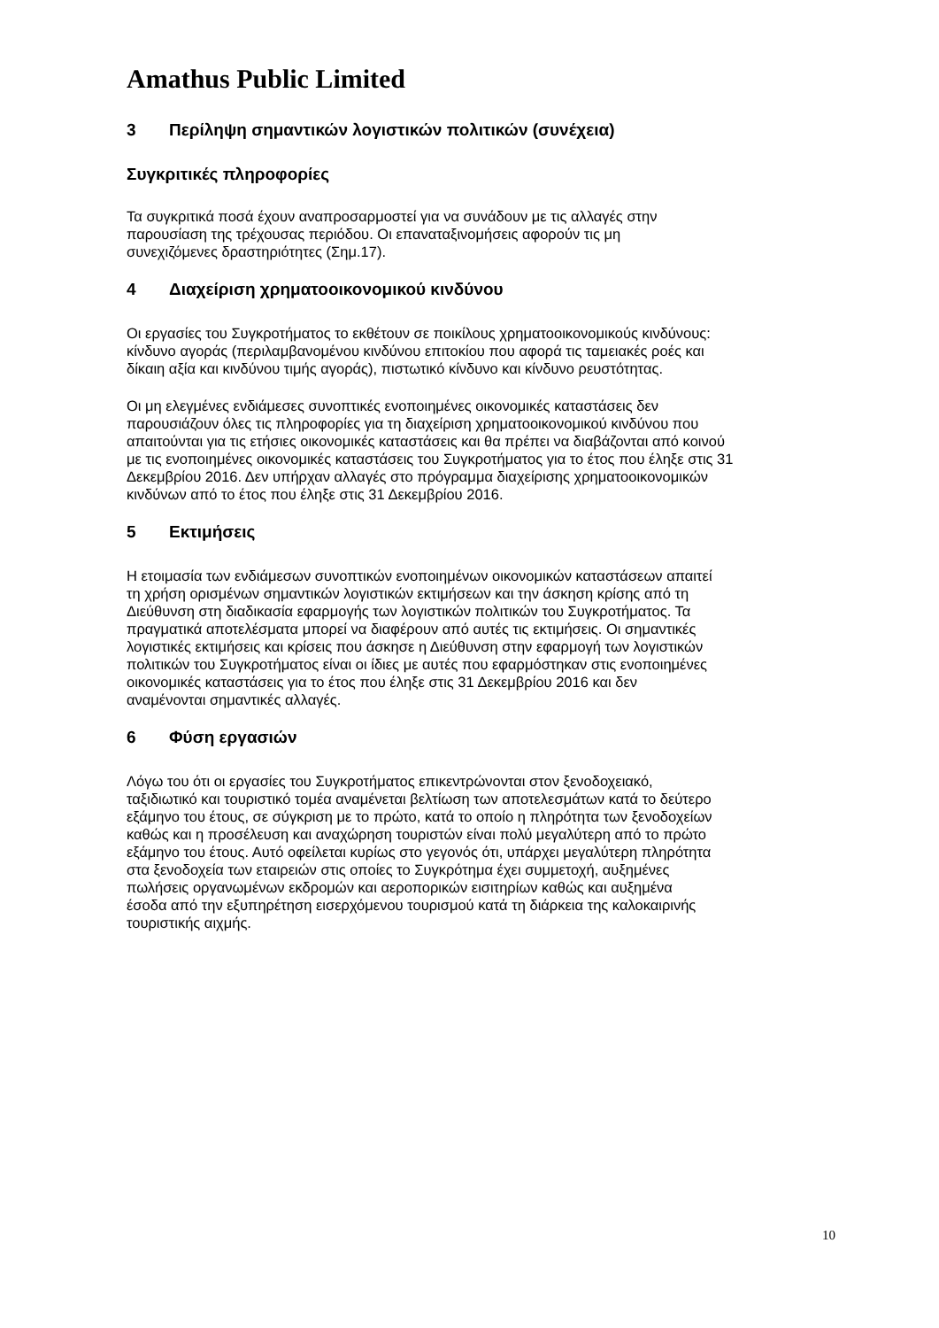Amathus Public Limited
3 Περίληψη σημαντικών λογιστικών πολιτικών (συνέχεια)
Συγκριτικές πληροφορίες
Τα συγκριτικά ποσά έχουν αναπροσαρμοστεί για να συνάδουν με τις αλλαγές στην
παρουσίαση της τρέχουσας περιόδου. Οι επαναταξινομήσεις αφορούν τις μη
συνεχιζόμενες δραστηριότητες (Σημ.17).
4 Διαχείριση χρηματοοικονομικού κινδύνου
Οι εργασίες του Συγκροτήματος το εκθέτουν σε ποικίλους χρηματοοικονομικούς κινδύνους:
κίνδυνο αγοράς (περιλαμβανομένου κινδύνου επιτοκίου που αφορά τις ταμειακές ροές και
δίκαιη αξία και κινδύνου τιμής αγοράς), πιστωτικό κίνδυνο και κίνδυνο ρευστότητας.
Οι μη ελεγμένες ενδιάμεσες συνοπτικές ενοποιημένες οικονομικές καταστάσεις δεν
παρουσιάζουν όλες τις πληροφορίες για τη διαχείριση χρηματοοικονομικού κινδύνου που
απαιτούνται για τις ετήσιες οικονομικές καταστάσεις και θα πρέπει να διαβάζονται από κοινού
με τις ενοποιημένες οικονομικές καταστάσεις του Συγκροτήματος για το έτος που έληξε στις 31
Δεκεμβρίου 2016. Δεν υπήρχαν αλλαγές στο πρόγραμμα διαχείρισης χρηματοοικονομικών
κινδύνων από το έτος που έληξε στις 31 Δεκεμβρίου 2016.
5 Εκτιμήσεις
Η ετοιμασία των ενδιάμεσων συνοπτικών ενοποιημένων οικονομικών καταστάσεων απαιτεί
τη χρήση ορισμένων σημαντικών λογιστικών εκτιμήσεων και την άσκηση κρίσης από τη
Διεύθυνση στη διαδικασία εφαρμογής των λογιστικών πολιτικών του Συγκροτήματος. Τα
πραγματικά αποτελέσματα μπορεί να διαφέρουν από αυτές τις εκτιμήσεις. Οι σημαντικές
λογιστικές εκτιμήσεις και κρίσεις που άσκησε η Διεύθυνση στην εφαρμογή των λογιστικών
πολιτικών του Συγκροτήματος είναι οι ίδιες με αυτές που εφαρμόστηκαν στις ενοποιημένες
οικονομικές καταστάσεις για το έτος που έληξε στις 31 Δεκεμβρίου 2016 και δεν
αναμένονται σημαντικές αλλαγές.
6 Φύση εργασιών
Λόγω του ότι οι εργασίες του Συγκροτήματος επικεντρώνονται στον ξενοδοχειακό,
ταξιδιωτικό και τουριστικό τομέα αναμένεται βελτίωση των αποτελεσμάτων κατά το δεύτερο
εξάμηνο του έτους, σε σύγκριση με το πρώτο, κατά το οποίο η πληρότητα των ξενοδοχείων
καθώς και η προσέλευση και αναχώρηση τουριστών είναι πολύ μεγαλύτερη από το πρώτο
εξάμηνο του έτους. Αυτό οφείλεται κυρίως στο γεγονός ότι, υπάρχει μεγαλύτερη πληρότητα
στα ξενοδοχεία των εταιρειών στις οποίες το Συγκρότημα έχει συμμετοχή, αυξημένες
πωλήσεις οργανωμένων εκδρομών και αεροπορικών εισιτηρίων καθώς και αυξημένα
έσοδα από την εξυπηρέτηση εισερχόμενου τουρισμού κατά τη διάρκεια της καλοκαιρινής
τουριστικής αιχμής.
10